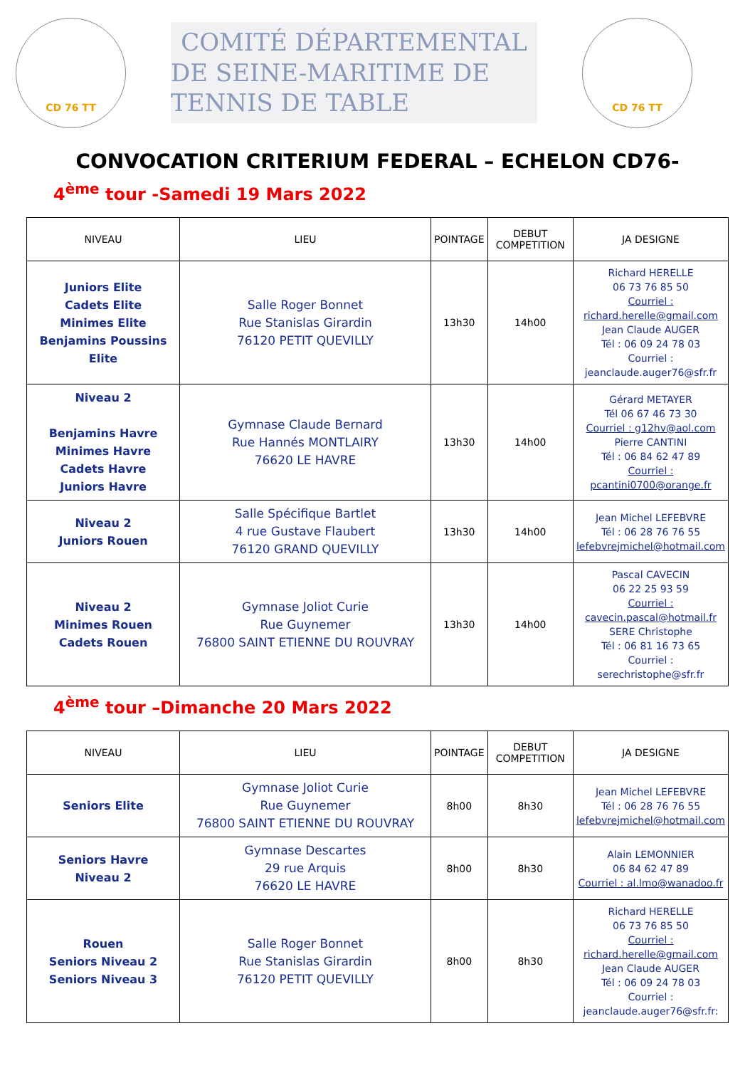CD 76 TT
COMITÉ DÉPARTEMENTAL
DE SEINE-MARITIME DE TENNIS DE TABLE
CD 76 TT
CONVOCATION CRITERIUM FEDERAL – ECHELON CD76-
4<sup>ème</sup> tour -Samedi 19 Mars 2022
| NIVEAU | LIEU | POINTAGE | DEBUT COMPETITION | JA DESIGNE |
| --- | --- | --- | --- | --- |
| Juniors Elite Cadets Elite Minimes Elite Benjamins Poussins Elite | Salle Roger Bonnet Rue Stanislas Girardin 76120 PETIT QUEVILLY | 13h30 | 14h00 | Richard HERELLE 06 73 76 85 50 Courriel : richard.herelle@gmail.com Jean Claude AUGER Tél : 06 09 24 78 03 Courriel : jeanclaude.auger76@sfr.fr |
| Niveau 2 Benjamins Havre Minimes Havre Cadets Havre Juniors Havre | Gymnase Claude Bernard Rue Hannés MONTLAIRY 76620 LE HAVRE | 13h30 | 14h00 | Gérard METAYER Tél 06 67 46 73 30 Courriel : g12hv@aol.com Pierre CANTINI Tél : 06 84 62 47 89 Courriel : pcantini0700@orange.fr |
| Niveau 2 Juniors Rouen | Salle Spécifique Bartlet 4 rue Gustave Flaubert 76120 GRAND QUEVILLY | 13h30 | 14h00 | Jean Michel LEFEBVRE Tél : 06 28 76 76 55 lefebvrejmichel@hotmail.com |
| Niveau 2 Minimes Rouen Cadets Rouen | Gymnase Joliot Curie Rue Guynemer 76800 SAINT ETIENNE DU ROUVRAY | 13h30 | 14h00 | Pascal CAVECIN 06 22 25 93 59 Courriel : cavecin.pascal@hotmail.fr SERE Christophe Tél : 06 81 16 73 65 Courriel : serechristophe@sfr.fr |
4<sup>ème</sup> tour –Dimanche 20 Mars 2022
| NIVEAU | LIEU | POINTAGE | DEBUT COMPETITION | JA DESIGNE |
| --- | --- | --- | --- | --- |
| Seniors Elite | Gymnase Joliot Curie Rue Guynemer 76800 SAINT ETIENNE DU ROUVRAY | 8h00 | 8h30 | Jean Michel LEFEBVRE Tél : 06 28 76 76 55 lefebvrejmichel@hotmail.com |
| Seniors Havre Niveau 2 | Gymnase Descartes 29 rue Arquis 76620 LE HAVRE | 8h00 | 8h30 | Alain LEMONNIER 06 84 62 47 89 Courriel : al.lmo@wanadoo.fr |
| Rouen Seniors Niveau 2 Seniors Niveau 3 | Salle Roger Bonnet Rue Stanislas Girardin 76120 PETIT QUEVILLY | 8h00 | 8h30 | Richard HERELLE 06 73 76 85 50 Courriel : richard.herelle@gmail.com Jean Claude AUGER Tél : 06 09 24 78 03 Courriel : jeanclaude.auger76@sfr.fr: |